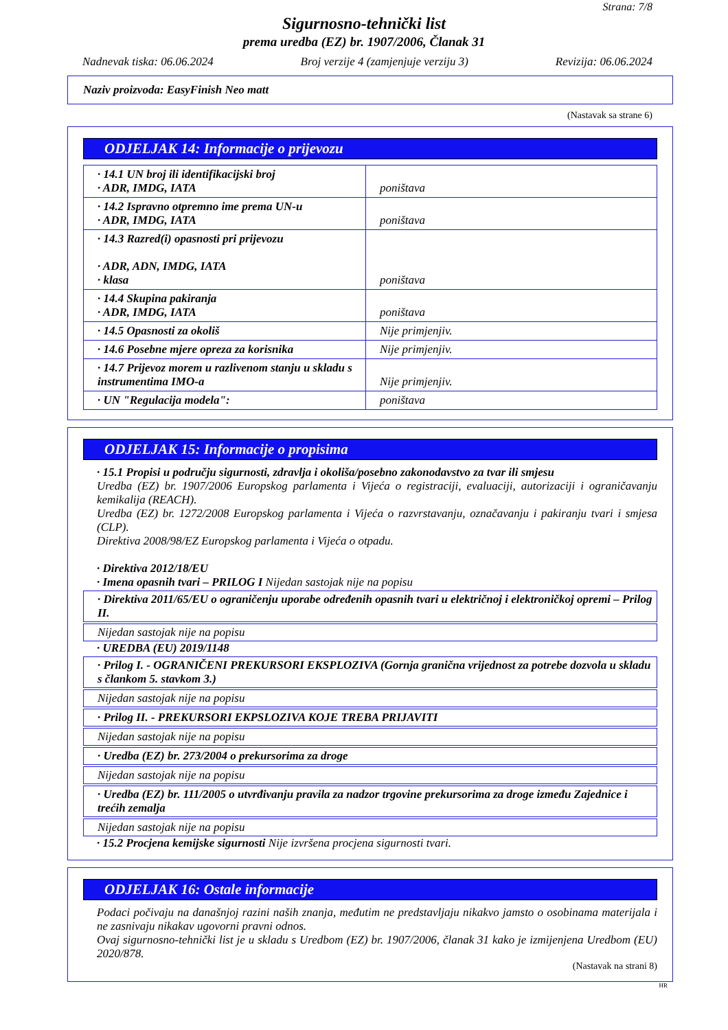Strana: 7/8
Sigurnosno-tehnički list
prema uredba (EZ) br. 1907/2006, Članak 31
Nadnevak tiska: 06.06.2024 Broj verzije 4 (zamjenjuje verziju 3) Revizija: 06.06.2024
Naziv proizvoda: EasyFinish Neo matt
(Nastavak sa strane 6)
ODJELJAK 14: Informacije o prijevozu
| · 14.1 UN broj ili identifikacijski broj · ADR, IMDG, IATA | poništava |
| · 14.2 Ispravno otpremno ime prema UN-u · ADR, IMDG, IATA | poništava |
| · 14.3 Razred(i) opasnosti pri prijevozu · ADR, ADN, IMDG, IATA · klasa | poništava |
| · 14.4 Skupina pakiranja · ADR, IMDG, IATA | poništava |
| · 14.5 Opasnosti za okoliš | Nije primjenjiv. |
| · 14.6 Posebne mjere opreza za korisnika | Nije primjenjiv. |
| · 14.7 Prijevoz morem u razlivenom stanju u skladu s instrumentima IMO-a | Nije primjenjiv. |
| · UN "Regulacija modela": | poništava |
ODJELJAK 15: Informacije o propisima
· 15.1 Propisi u području sigurnosti, zdravlja i okoliša/posebno zakonodavstvo za tvar ili smjesu
Uredba (EZ) br. 1907/2006 Europskog parlamenta i Vijeća o registraciji, evaluaciji, autorizaciji i ograničavanju kemikalija (REACH).
Uredba (EZ) br. 1272/2008 Europskog parlamenta i Vijeća o razvrstavanju, označavanju i pakiranju tvari i smjesa (CLP).
Direktiva 2008/98/EZ Europskog parlamenta i Vijeća o otpadu.
· Direktiva 2012/18/EU
· Imena opasnih tvari – PRILOG I Nijedan sastojak nije na popisu
· Direktiva 2011/65/EU o ograničenju uporabe određenih opasnih tvari u električnoj i elektroničkoj opremi – Prilog II.
Nijedan sastojak nije na popisu
· UREDBA (EU) 2019/1148
· Prilog I. - OGRANIČENI PREKURSORI EKSPLOZIVA (Gornja granična vrijednost za potrebe dozvola u skladu s člankom 5. stavkom 3.)
Nijedan sastojak nije na popisu
· Prilog II. - PREKURSORI EKPSLOZIVA KOJE TREBA PRIJAVITI
Nijedan sastojak nije na popisu
· Uredba (EZ) br. 273/2004 o prekursorima za droge
Nijedan sastojak nije na popisu
· Uredba (EZ) br. 111/2005 o utvrđivanju pravila za nadzor trgovine prekursorima za droge između Zajednice i trećih zemalja
Nijedan sastojak nije na popisu
· 15.2 Procjena kemijske sigurnosti Nije izvršena procjena sigurnosti tvari.
ODJELJAK 16: Ostale informacije
Podaci počivaju na današnjoj razini naših znanja, međutim ne predstavljaju nikakvo jamsto o osobinama materijala i ne zasnivaju nikakav ugovorni pravni odnos.
Ovaj sigurnosno-tehnički list je u skladu s Uredbom (EZ) br. 1907/2006, članak 31 kako je izmijenjena Uredbom (EU) 2020/878.
(Nastavak na strani 8)
HR